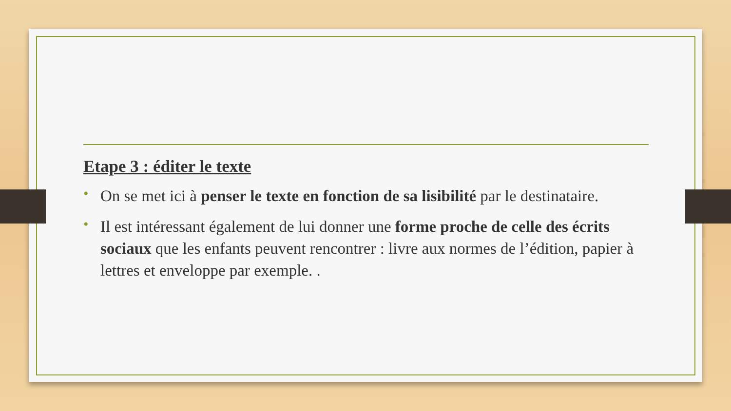Etape 3 : éditer le texte
• On se met ici à penser le texte en fonction de sa lisibilité par le destinataire.
• Il est intéressant également de lui donner une forme proche de celle des écrits sociaux que les enfants peuvent rencontrer : livre aux normes de l’édition, papier à lettres et enveloppe par exemple. .